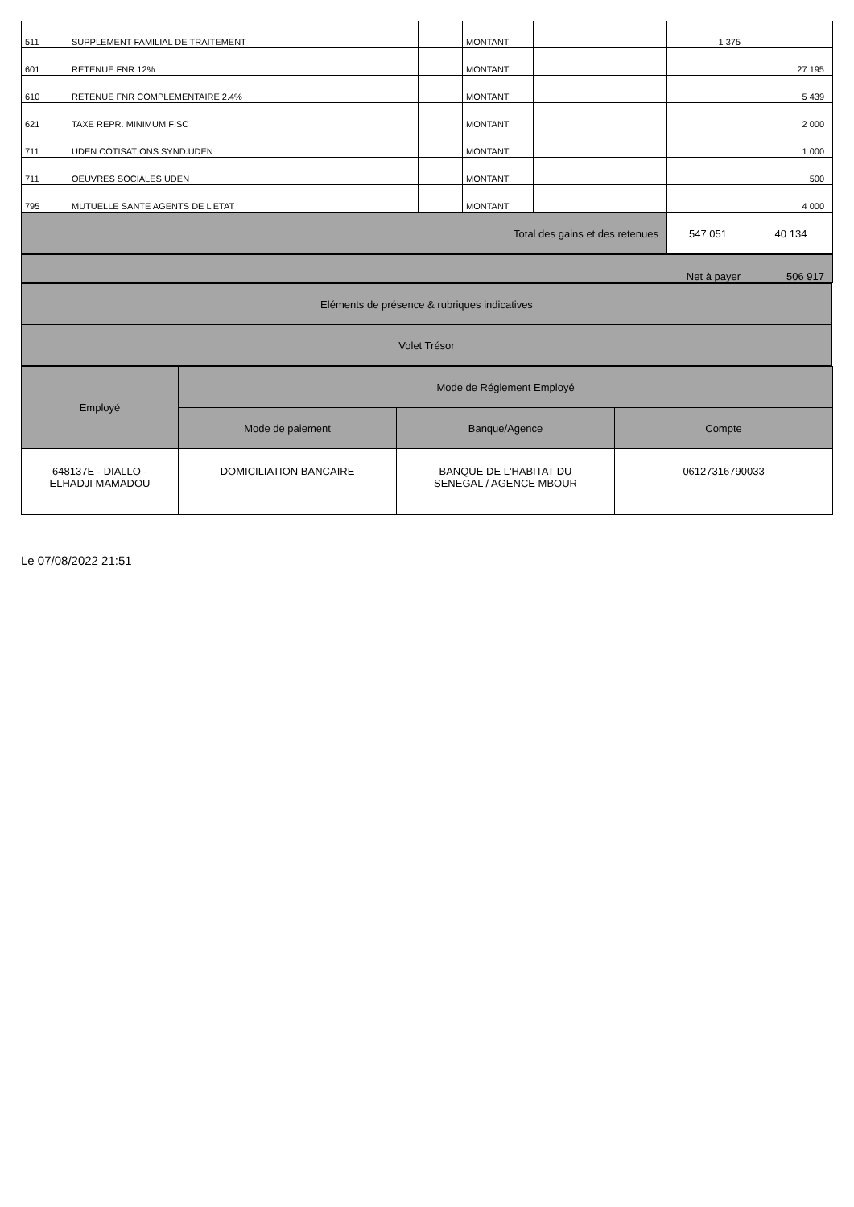| 511 | SUPPLEMENT FAMILIAL DE TRAITEMENT | | MONTANT | | | 1 375 | |
| 601 | RETENUE FNR 12% | | MONTANT | | | | 27 195 |
| 610 | RETENUE FNR COMPLEMENTAIRE 2.4% | | MONTANT | | | | 5 439 |
| 621 | TAXE REPR. MINIMUM FISC | | MONTANT | | | | 2 000 |
| 711 | UDEN COTISATIONS SYND.UDEN | | MONTANT | | | | 1 000 |
| 711 | OEUVRES SOCIALES UDEN | | MONTANT | | | | 500 |
| 795 | MUTUELLE SANTE AGENTS DE L'ETAT | | MONTANT | | | | 4 000 |
| Total des gains et des retenues | 547 051 | 40 134 |
| Net à payer | 506 917 |
| Eléments de présence & rubriques indicatives |
| Volet Trésor |
| Employé | Mode de Réglement Employé | | |
| --- | --- | --- | --- |
| | Mode de paiement | Banque/Agence | Compte |
| 648137E - DIALLO - ELHADJI MAMADOU | DOMICILIATION BANCAIRE | BANQUE DE L'HABITAT DU SENEGAL / AGENCE MBOUR | 06127316790033 |
Le 07/08/2022 21:51